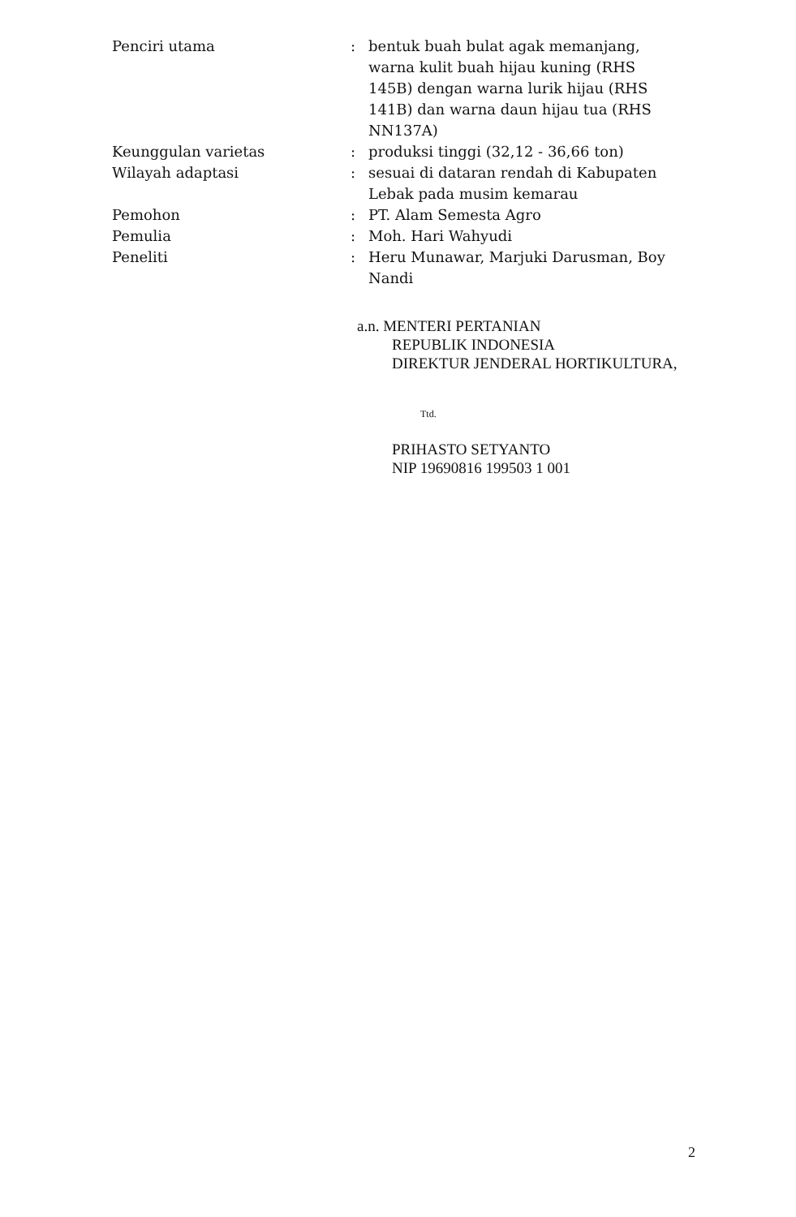| Penciri utama | : | bentuk buah bulat agak memanjang, warna kulit buah hijau kuning (RHS 145B) dengan warna lurik hijau (RHS 141B) dan warna daun hijau tua (RHS NN137A) |
| Keunggulan varietas | : | produksi tinggi (32,12 - 36,66 ton) |
| Wilayah adaptasi | : | sesuai di dataran rendah di Kabupaten Lebak pada musim kemarau |
| Pemohon | : | PT. Alam Semesta Agro |
| Pemulia | : | Moh. Hari Wahyudi |
| Peneliti | : | Heru Munawar, Marjuki Darusman, Boy Nandi |
a.n. MENTERI PERTANIAN
REPUBLIK INDONESIA
DIREKTUR JENDERAL HORTIKULTURA,
Ttd.
PRIHASTO SETYANTO
NIP 19690816 199503 1 001
2